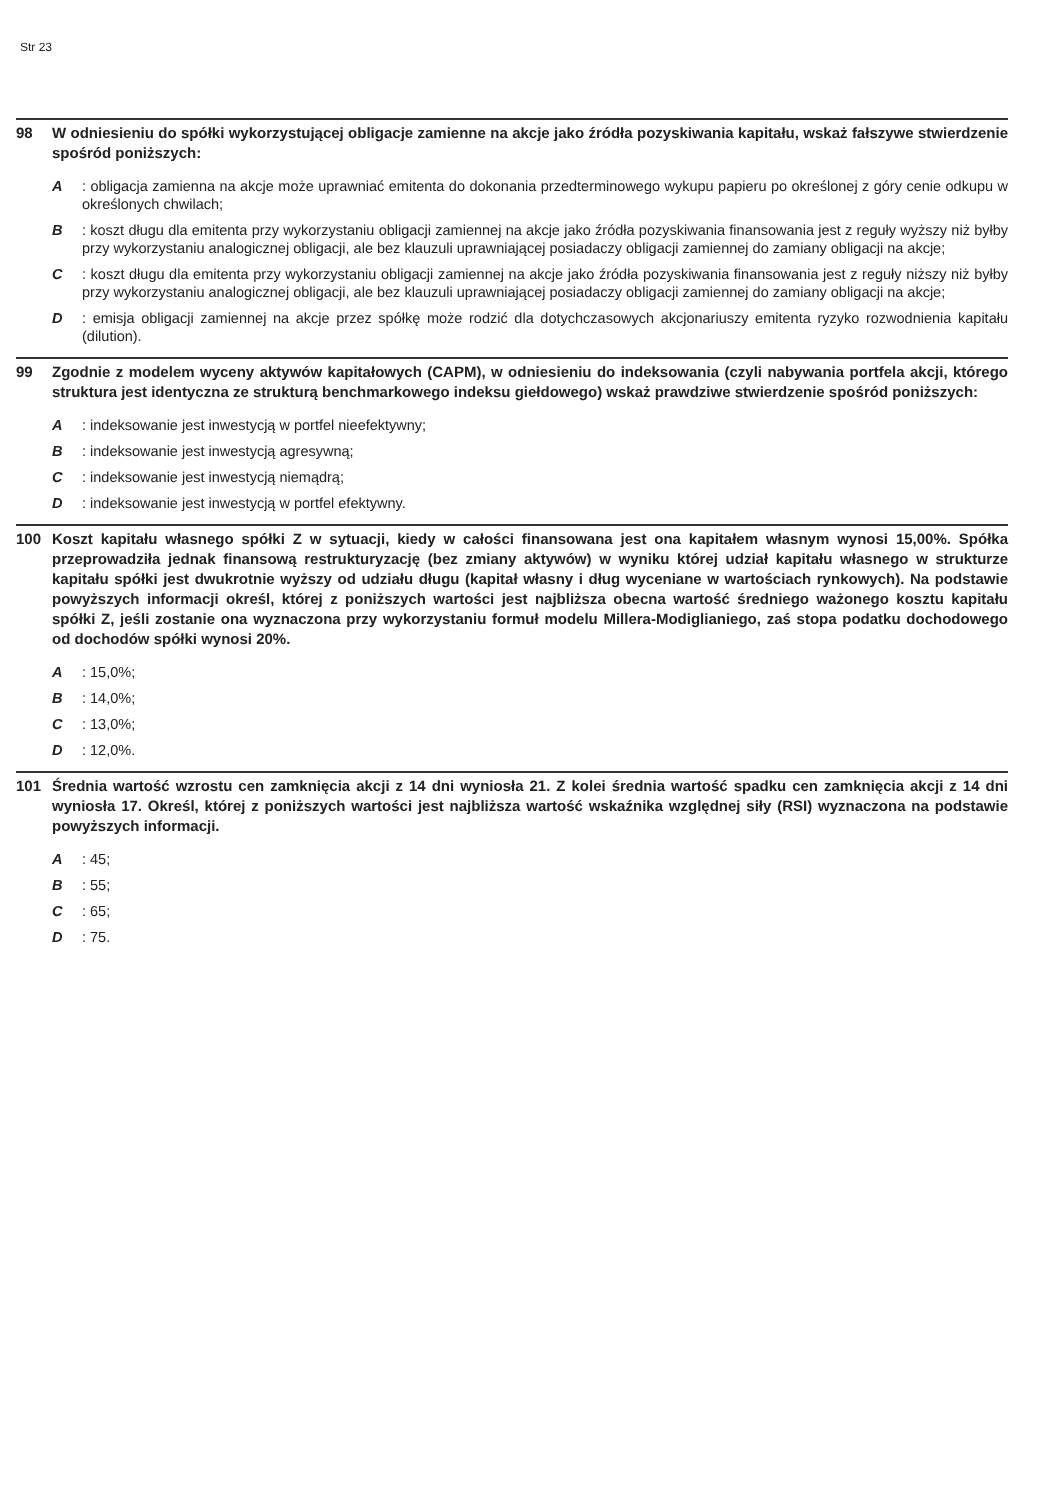Str 23
98 W odniesieniu do spółki wykorzystującej obligacje zamienne na akcje jako źródła pozyskiwania kapitału, wskaż fałszywe stwierdzenie spośród poniższych:
A: obligacja zamienna na akcje może uprawniać emitenta do dokonania przedterminowego wykupu papieru po określonej z góry cenie odkupu w określonych chwilach;
B: koszt długu dla emitenta przy wykorzystaniu obligacji zamiennej na akcje jako źródła pozyskiwania finansowania jest z reguły wyższy niż byłby przy wykorzystaniu analogicznej obligacji, ale bez klauzuli uprawniającej posiadaczy obligacji zamiennej do zamiany obligacji na akcje;
C: koszt długu dla emitenta przy wykorzystaniu obligacji zamiennej na akcje jako źródła pozyskiwania finansowania jest z reguły niższy niż byłby przy wykorzystaniu analogicznej obligacji, ale bez klauzuli uprawniającej posiadaczy obligacji zamiennej do zamiany obligacji na akcje;
D: emisja obligacji zamiennej na akcje przez spółkę może rodzić dla dotychczasowych akcjonariuszy emitenta ryzyko rozwodnienia kapitału (dilution).
99 Zgodnie z modelem wyceny aktywów kapitałowych (CAPM), w odniesieniu do indeksowania (czyli nabywania portfela akcji, którego struktura jest identyczna ze strukturą benchmarkowego indeksu giełdowego) wskaż prawdziwe stwierdzenie spośród poniższych:
A: indeksowanie jest inwestycją w portfel nieefektywny;
B: indeksowanie jest inwestycją agresywną;
C: indeksowanie jest inwestycją niemądrą;
D: indeksowanie jest inwestycją w portfel efektywny.
100 Koszt kapitału własnego spółki Z w sytuacji, kiedy w całości finansowana jest ona kapitałem własnym wynosi 15,00%. Spółka przeprowadziła jednak finansową restrukturyzację (bez zmiany aktywów) w wyniku której udział kapitału własnego w strukturze kapitału spółki jest dwukrotnie wyższy od udziału długu (kapitał własny i dług wyceniane w wartościach rynkowych). Na podstawie powyższych informacji określ, której z poniższych wartości jest najbliższa obecna wartość średniego ważonego kosztu kapitału spółki Z, jeśli zostanie ona wyznaczona przy wykorzystaniu formuł modelu Millera-Modiglianiego, zaś stopa podatku dochodowego od dochodów spółki wynosi 20%.
A: 15,0%;
B: 14,0%;
C: 13,0%;
D: 12,0%.
101 Średnia wartość wzrostu cen zamknięcia akcji z 14 dni wyniosła 21. Z kolei średnia wartość spadku cen zamknięcia akcji z 14 dni wyniosła 17. Określ, której z poniższych wartości jest najbliższa wartość wskaźnika względnej siły (RSI) wyznaczona na podstawie powyższych informacji.
A: 45;
B: 55;
C: 65;
D: 75.